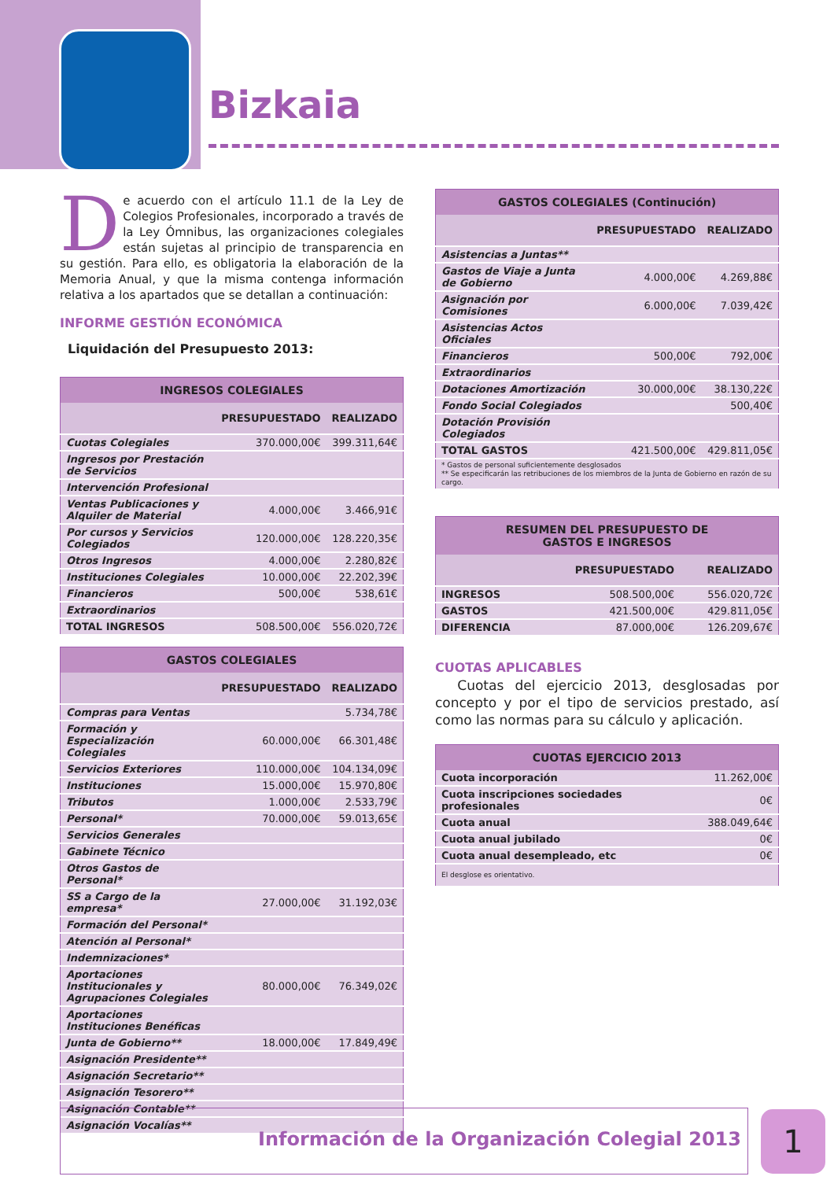Bizkaia
De acuerdo con el artículo 11.1 de la Ley de Colegios Profesionales, incorporado a través de la Ley Ómnibus, las organizaciones colegiales están sujetas al principio de transparencia en su gestión. Para ello, es obligatoria la elaboración de la Memoria Anual, y que la misma contenga información relativa a los apartados que se detallan a continuación:
INFORME GESTIÓN ECONÓMICA
Liquidación del Presupuesto 2013:
| INGRESOS COLEGIALES | | |
| --- | --- | --- |
| | PRESUPUESTADO | REALIZADO |
| Cuotas Colegiales | 370.000,00€ | 399.311,64€ |
| Ingresos por Prestación de Servicios | | |
| Intervención Profesional | | |
| Ventas Publicaciones y Alquiler de Material | 4.000,00€ | 3.466,91€ |
| Por cursos y Servicios Colegiados | 120.000,00€ | 128.220,35€ |
| Otros Ingresos | 4.000,00€ | 2.280,82€ |
| Instituciones Colegiales | 10.000,00€ | 22.202,39€ |
| Financieros | 500,00€ | 538,61€ |
| Extraordinarios | | |
| TOTAL INGRESOS | 508.500,00€ | 556.020,72€ |
| GASTOS COLEGIALES | | |
| --- | --- | --- |
| | PRESUPUESTADO | REALIZADO |
| Compras para Ventas | | 5.734,78€ |
| Formación y Especialización Colegiales | 60.000,00€ | 66.301,48€ |
| Servicios Exteriores | 110.000,00€ | 104.134,09€ |
| Instituciones | 15.000,00€ | 15.970,80€ |
| Tributos | 1.000,00€ | 2.533,79€ |
| Personal* | 70.000,00€ | 59.013,65€ |
| Servicios Generales | | |
| Gabinete Técnico | | |
| Otros Gastos de Personal* | | |
| SS a Cargo de la empresa* | 27.000,00€ | 31.192,03€ |
| Formación del Personal* | | |
| Atención al Personal* | | |
| Indemnizaciones* | | |
| Aportaciones Institucionales y Agrupaciones Colegiales | 80.000,00€ | 76.349,02€ |
| Aportaciones Instituciones Benéficas | | |
| Junta de Gobierno** | 18.000,00€ | 17.849,49€ |
| Asignación Presidente** | | |
| Asignación Secretario** | | |
| Asignación Tesorero** | | |
| Asignación Contable** | | |
| Asignación Vocalías** | | |
| GASTOS COLEGIALES (Continución) | | |
| --- | --- | --- |
| | PRESUPUESTADO | REALIZADO |
| Asistencias a Juntas** | | |
| Gastos de Viaje a Junta de Gobierno | 4.000,00€ | 4.269,88€ |
| Asignación por Comisiones | 6.000,00€ | 7.039,42€ |
| Asistencias Actos Oficiales | | |
| Financieros | 500,00€ | 792,00€ |
| Extraordinarios | | |
| Dotaciones Amortización | 30.000,00€ | 38.130,22€ |
| Fondo Social Colegiados | | 500,40€ |
| Dotación Provisión Colegiados | | |
| TOTAL GASTOS | 421.500,00€ | 429.811,05€ |
| * Gastos de personal suficientemente desglosados ** Se especificarán las retribuciones de los miembros de la Junta de Gobierno en razón de su cargo. | | |
| RESUMEN DEL PRESUPUESTO DE GASTOS E INGRESOS | | |
| --- | --- | --- |
| | PRESUPUESTADO | REALIZADO |
| INGRESOS | 508.500,00€ | 556.020,72€ |
| GASTOS | 421.500,00€ | 429.811,05€ |
| DIFERENCIA | 87.000,00€ | 126.209,67€ |
CUOTAS APLICABLES
Cuotas del ejercicio 2013, desglosadas por concepto y por el tipo de servicios prestado, así como las normas para su cálculo y aplicación.
| CUOTAS EJERCICIO 2013 | |
| --- | --- |
| Cuota incorporación | 11.262,00€ |
| Cuota inscripciones sociedades profesionales | 0€ |
| Cuota anual | 388.049,64€ |
| Cuota anual jubilado | 0€ |
| Cuota anual desempleado, etc | 0€ |
| El desglose es orientativo. | |
Información de la Organización Colegial 2013 1